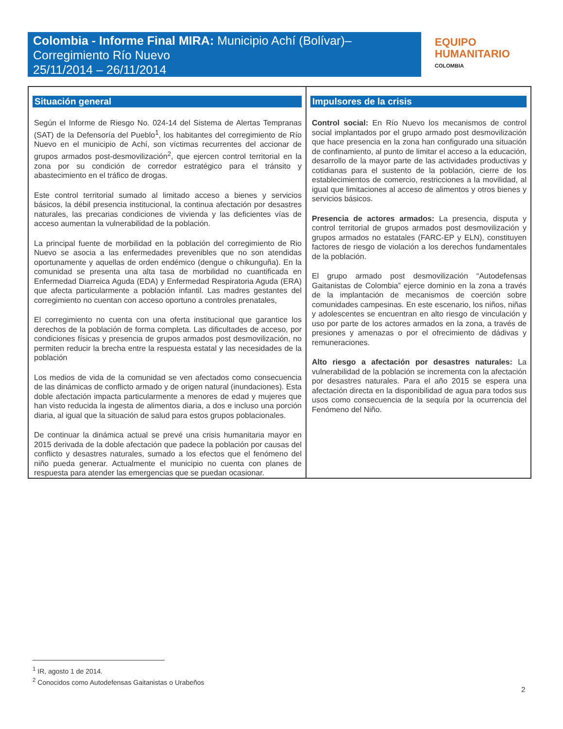Colombia - Informe Final MIRA: Municipio Achí (Bolívar)–
Corregimiento Río Nuevo
25/11/2014 – 26/11/2014
EQUIPO
HUMANITARIO
COLOMBIA
| Situación general Según el Informe de Riesgo No. 024-14 del Sistema de Alertas Tempranas (SAT) de la Defensoría del Pueblo<sup>1</sup>, los habitantes del corregimiento de Río Nuevo en el municipio de Achí, son víctimas recurrentes del accionar de grupos armados post-desmovilización<sup>2</sup>, que ejercen control territorial en la zona por su condición de corredor estratégico para el tránsito y abastecimiento en el tráfico de drogas. Este control territorial sumado al limitado acceso a bienes y servicios básicos, la débil presencia institucional, la continua afectación por desastres naturales, las precarias condiciones de vivienda y las deficientes vías de acceso aumentan la vulnerabilidad de la población. La principal fuente de morbilidad en la población del corregimiento de Rio Nuevo se asocia a las enfermedades prevenibles que no son atendidas oportunamente y aquellas de orden endémico (dengue o chikunguña). En la comunidad se presenta una alta tasa de morbilidad no cuantificada en Enfermedad Diarreica Aguda (EDA) y Enfermedad Respiratoria Aguda (ERA) que afecta particularmente a población infantil. Las madres gestantes del corregimiento no cuentan con acceso oportuno a controles prenatales, El corregimiento no cuenta con una oferta institucional que garantice los derechos de la población de forma completa. Las dificultades de acceso, por condiciones físicas y presencia de grupos armados post desmovilización, no permiten reducir la brecha entre la respuesta estatal y las necesidades de la población Los medios de vida de la comunidad se ven afectados como consecuencia de las dinámicas de conflicto armado y de origen natural (inundaciones). Esta doble afectación impacta particularmente a menores de edad y mujeres que han visto reducida la ingesta de alimentos diaria, a dos e incluso una porción diaria, al igual que la situación de salud para estos grupos poblacionales. De continuar la dinámica actual se prevé una crisis humanitaria mayor en 2015 derivada de la doble afectación que padece la población por causas del conflicto y desastres naturales, sumado a los efectos que el fenómeno del niño pueda generar. Actualmente el municipio no cuenta con planes de respuesta para atender las emergencias que se puedan ocasionar. | Impulsores de la crisis Control social: En Río Nuevo los mecanismos de control social implantados por el grupo armado post desmovilización que hace presencia en la zona han configurado una situación de confinamiento, al punto de limitar el acceso a la educación, desarrollo de la mayor parte de las actividades productivas y cotidianas para el sustento de la población, cierre de los establecimientos de comercio, restricciones a la movilidad, al igual que limitaciones al acceso de alimentos y otros bienes y servicios básicos. Presencia de actores armados: La presencia, disputa y control territorial de grupos armados post desmovilización y grupos armados no estatales (FARC-EP y ELN), constituyen factores de riesgo de violación a los derechos fundamentales de la población. El grupo armado post desmovilización “Autodefensas Gaitanistas de Colombia” ejerce dominio en la zona a través de la implantación de mecanismos de coerción sobre comunidades campesinas. En este escenario, los niños, niñas y adolescentes se encuentran en alto riesgo de vinculación y uso por parte de los actores armados en la zona, a través de presiones y amenazas o por el ofrecimiento de dádivas y remuneraciones. Alto riesgo a afectación por desastres naturales: La vulnerabilidad de la población se incrementa con la afectación por desastres naturales. Para el año 2015 se espera una afectación directa en la disponibilidad de agua para todos sus usos como consecuencia de la sequía por la ocurrencia del Fenómeno del Niño. |
<sup>1</sup> IR, agosto 1 de 2014.
<sup>2</sup> Conocidos como Autodefensas Gaitanistas o Urabeños
2